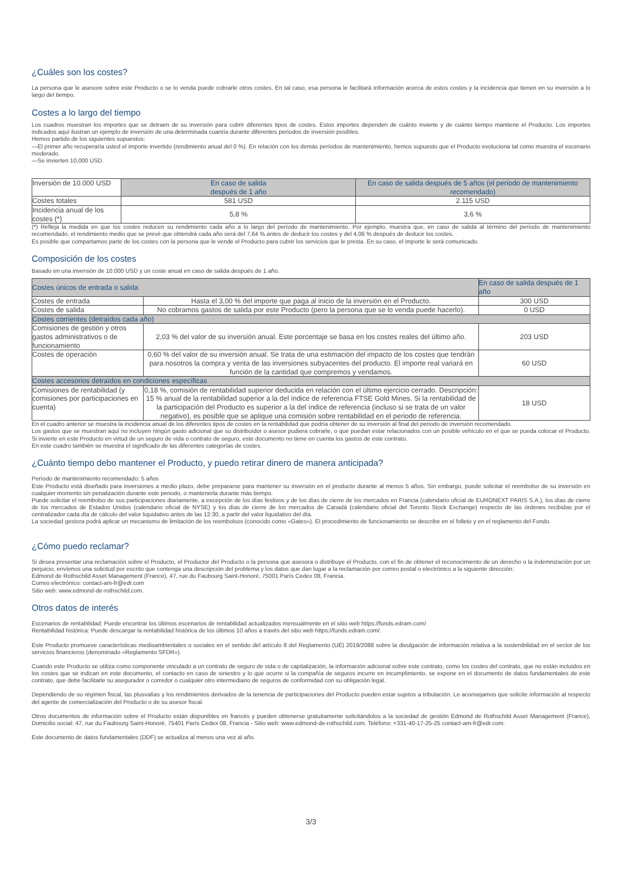¿Cuáles son los costes?
La persona que le asesore sobre este Producto o se lo venda puede cobrarle otros costes. En tal caso, esa persona le facilitará información acerca de estos costes y la incidencia que tienen en su inversión a lo largo del tiempo.
Costes a lo largo del tiempo
Los cuadros muestran los importes que se detraen de su inversión para cubrir diferentes tipos de costes. Estos importes dependen de cuánto invierte y de cuánto tiempo mantiene el Producto. Los importes indicados aquí ilustran un ejemplo de inversión de una determinada cuantía durante diferentes períodos de inversión posibles.
Hemos partido de los siguientes supuestos:
—El primer año recuperaría usted el importe invertido (rendimiento anual del 0 %). En relación con los demás períodos de mantenimiento, hemos supuesto que el Producto evoluciona tal como muestra el escenario moderado.
—Se invierten 10.000 USD.
| Inversión de 10.000 USD | En caso de salida después de 1 año | En caso de salida después de 5 años (el período de mantenimiento recomendado) |
| Costes totales | 581 USD | 2.115 USD |
| Incidencia anual de los costes (*) | 5,8 % | 3,6 % |
(*) Refleja la medida en que los costes reducen su rendimiento cada año a lo largo del período de mantenimiento. Por ejemplo, muestra que, en caso de salida al término del período de mantenimiento recomendado, el rendimiento medio que se prevé que obtendrá cada año será del 7,64 % antes de deducir los costes y del 4,06 % después de deducir los costes.
Es posible que compartamos parte de los costes con la persona que le vende el Producto para cubrir los servicios que le presta. En su caso, el importe le será comunicado.
Composición de los costes
Basado en una inversión de 10.000 USD y un coste anual en caso de salida después de 1 año.
| Costes únicos de entrada o salida | | En caso de salida después de 1 año |
| Costes de entrada | Hasta el 3,00 % del importe que paga al inicio de la inversión en el Producto. | 300 USD |
| Costes de salida | No cobramos gastos de salida por este Producto (pero la persona que se lo venda puede hacerlo). | 0 USD |
| Costes corrientes (detraídos cada año) | | |
| Comisiones de gestión y otros gastos administrativos o de funcionamiento | 2,03 % del valor de su inversión anual. Este porcentaje se basa en los costes reales del último año. | 203 USD |
| Costes de operación | 0,60 % del valor de su inversión anual. Se trata de una estimación del impacto de los costes que tendrán para nosotros la compra y venta de las inversiones subyacentes del producto. El importe real variará en función de la cantidad que compremos y vendamos. | 60 USD |
| Costes accesorios detraídos en condiciones específicas | | |
| Comisiones de rentabilidad (y comisiones por participaciones en cuenta) | 0,18 %, comisión de rentabilidad superior deducida en relación con el último ejercicio cerrado. Descripción: 15 % anual de la rentabilidad superior a la del índice de referencia FTSE Gold Mines. Si la rentabilidad de la participación del Producto es superior a la del índice de referencia (incluso si se trata de un valor negativo), es posible que se aplique una comisión sobre rentabilidad en el periodo de referencia. | 18 USD |
En el cuadro anterior se muestra la incidencia anual de los diferentes tipos de costes en la rentabilidad que podría obtener de su inversión al final del periodo de inversión recomendado.
Los gastos que se muestran aquí no incluyen ningún gasto adicional que su distribuidor o asesor pudiera cobrarle, o que puedan estar relacionados con un posible vehículo en el que se pueda colocar el Producto. Si invierte en este Producto en virtud de un seguro de vida o contrato de seguro, este documento no tiene en cuenta los gastos de este contrato.
En este cuadro también se muestra el significado de las diferentes categorías de costes.
¿Cuánto tiempo debo mantener el Producto, y puedo retirar dinero de manera anticipada?
Período de mantenimiento recomendado: 5 años
Este Producto está diseñado para inversiones a medio plazo, debe prepararse para mantener su inversión en el producto durante al menos 5 años. Sin embargo, puede solicitar el reembolso de su inversión en cualquier momento sin penalización durante este periodo, o mantenerla durante más tiempo.
Puede solicitar el reembolso de sus participaciones diariamente, a excepción de los días festivos y de los días de cierre de los mercados en Francia (calendario oficial de EURONEXT PARIS S.A.), los días de cierre de los mercados de Estados Unidos (calendario oficial de NYSE) y los días de cierre de los mercados de Canadá (calendario oficial del Toronto Stock Exchange) respecto de las órdenes recibidas por el centralizador cada día de cálculo del valor liquidativo antes de las 12:30, a partir del valor liquidativo del día.
La sociedad gestora podrá aplicar un mecanismo de limitación de los reembolsos (conocido como «Gates»). El procedimiento de funcionamiento se describe en el folleto y en el reglamento del Fondo.
¿Cómo puedo reclamar?
Si desea presentar una reclamación sobre el Producto, el Productor del Producto o la persona que asesora o distribuye el Producto, con el fin de obtener el reconocimiento de un derecho o la indemnización por un perjuicio, envíenos una solicitud por escrito que contenga una descripción del problema y los datos que dan lugar a la reclamación por correo postal o electrónico a la siguiente dirección:
Edmond de Rothschild Asset Management (France), 47, rue du Faubourg Saint-Honoré, 75001 París Cedex 08, Francia.
Correo electrónico: contact-am-fr@edr.com
Sitio web: www.edmond-de-rothschild.com.
Otros datos de interés
Escenarios de rentabilidad: Puede encontrar los últimos escenarios de rentabilidad actualizados mensualmente en el sitio web https://funds.edram.com/.
Rentabilidad histórica: Puede descargar la rentabilidad histórica de los últimos 10 años a través del sitio web https://funds.edram.com/.
Este Producto promueve características medioambientales o sociales en el sentido del artículo 8 del Reglamento (UE) 2019/2088 sobre la divulgación de información relativa a la sostenibilidad en el sector de los servicios financieros (denominado «Reglamento SFDR»).
Cuando este Producto se utiliza como componente vinculado a un contrato de seguro de vida o de capitalización, la información adicional sobre este contrato, como los costes del contrato, que no están incluidos en los costes que se indican en este documento, el contacto en caso de siniestro y lo que ocurre si la compañía de seguros incurre en incumplimiento, se expone en el documento de datos fundamentales de este contrato, que debe facilitarle su asegurador o corredor o cualquier otro intermediario de seguros de conformidad con su obligación legal.
Dependiendo de su régimen fiscal, las plusvalías y los rendimientos derivados de la tenencia de participaciones del Producto pueden estar sujetos a tributación. Le aconsejamos que solicite información al respecto del agente de comercialización del Producto o de su asesor fiscal.
Otros documentos de información sobre el Producto están disponibles en francés y pueden obtenerse gratuitamente solicitándolos a la sociedad de gestión Edmond de Rothschild Asset Management (France), Domicilio social: 47, rue du Faubourg Saint-Honoré, 75401 París Cedex 08, Francia - Sitio web: www.edmond-de-rothschild.com. Teléfono: +331-40-17-25-25 contact-am-fr@edr.com.
Este documento de datos fundamentales (DDF) se actualiza al menos una vez al año.
3/3